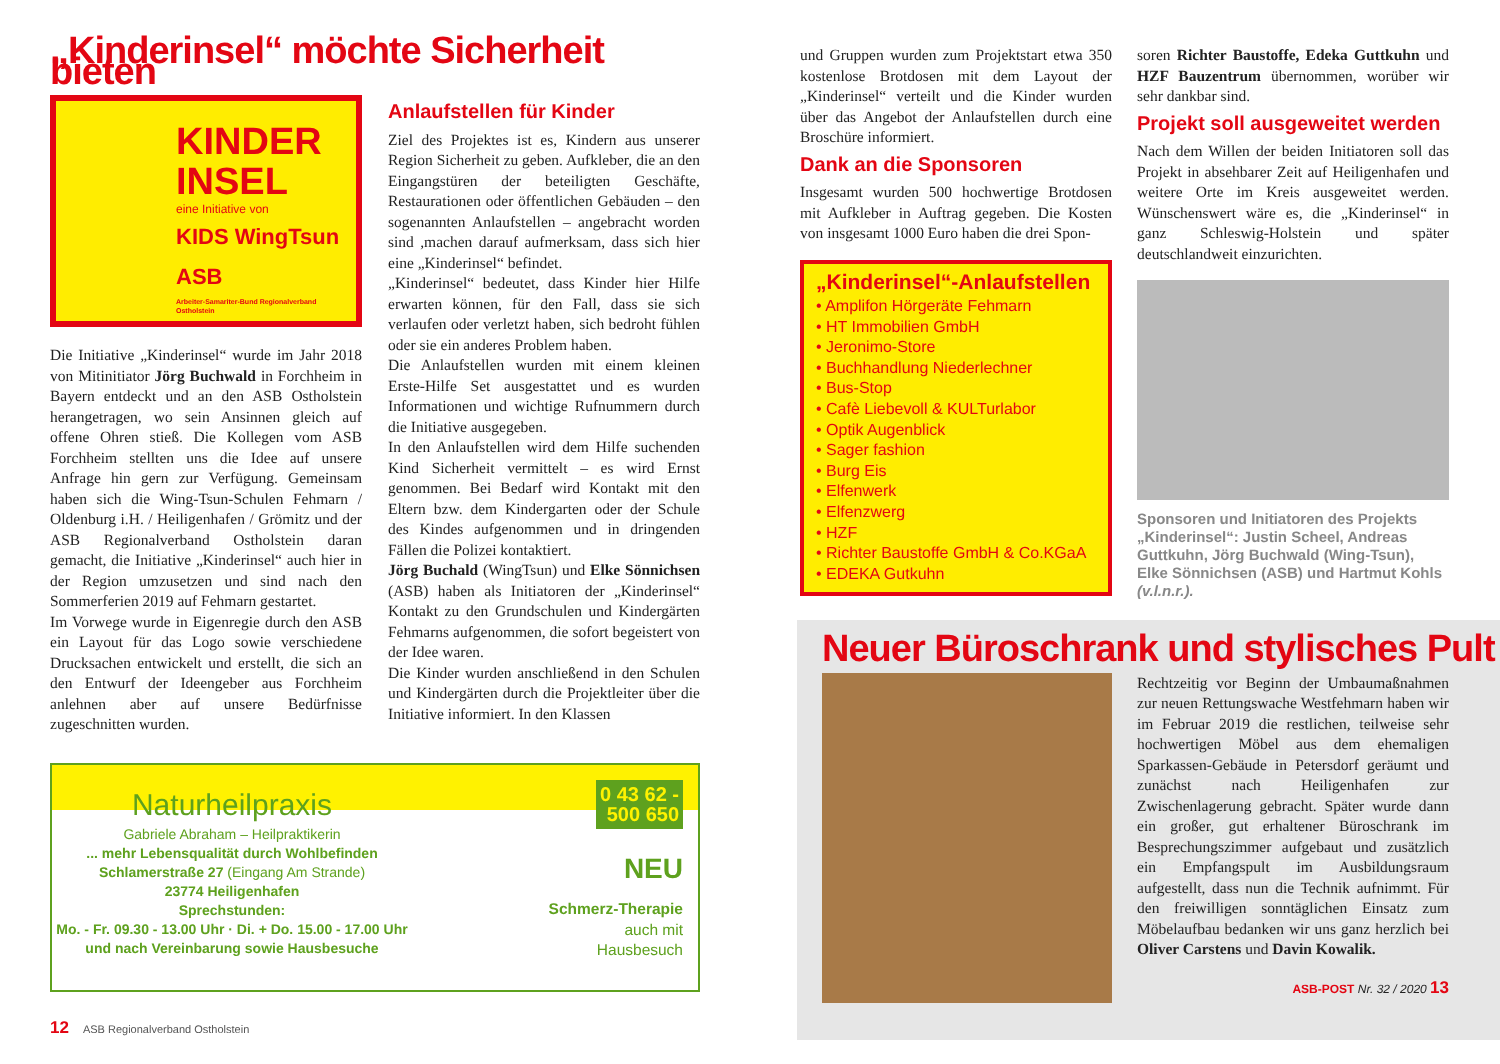„Kinderinsel“ möchte Sicherheit bieten
KINDER
INSEL
eine Initiative von
KIDS WingTsun ASB
Arbeiter-Samariter-Bund Regionalverband Ostholstein
Die Initiative „Kinderinsel“ wurde im Jahr 2018 von Mitinitiator Jörg Buchwald in Forchheim in Bayern entdeckt und an den ASB Ostholstein herangetragen, wo sein Ansinnen gleich auf offene Ohren stieß. Die Kollegen vom ASB Forchheim stellten uns die Idee auf unsere Anfrage hin gern zur Verfügung. Gemeinsam haben sich die Wing-Tsun-Schulen Fehmarn / Oldenburg i.H. / Heiligenhafen / Grömitz und der ASB Regionalverband Ostholstein daran gemacht, die Initiative „Kinderinsel“ auch hier in der Region umzusetzen und sind nach den Sommerferien 2019 auf Fehmarn gestartet.
Im Vorwege wurde in Eigenregie durch den ASB ein Layout für das Logo sowie verschiedene Drucksachen entwickelt und erstellt, die sich an den Entwurf der Ideengeber aus Forchheim anlehnen aber auf unsere Bedürfnisse zugeschnitten wurden.
Anlaufstellen für Kinder
Ziel des Projektes ist es, Kindern aus unserer Region Sicherheit zu geben. Aufkleber, die an den Eingangstüren der beteiligten Geschäfte, Restaurationen oder öffentlichen Gebäuden – den sogenannten Anlaufstellen – angebracht worden sind ,machen darauf aufmerksam, dass sich hier eine „Kinderinsel“ befindet.
„Kinderinsel“ bedeutet, dass Kinder hier Hilfe erwarten können, für den Fall, dass sie sich verlaufen oder verletzt haben, sich bedroht fühlen oder sie ein anderes Problem haben.
Die Anlaufstellen wurden mit einem kleinen Erste-Hilfe Set ausgestattet und es wurden Informationen und wichtige Rufnummern durch die Initiative ausgegeben.
In den Anlaufstellen wird dem Hilfe suchenden Kind Sicherheit vermittelt – es wird Ernst genommen. Bei Bedarf wird Kontakt mit den Eltern bzw. dem Kindergarten oder der Schule des Kindes aufgenommen und in dringenden Fällen die Polizei kontaktiert.
Jörg Buchald (WingTsun) und Elke Sönnichsen (ASB) haben als Initiatoren der „Kinderinsel“ Kontakt zu den Grundschulen und Kindergärten Fehmarns aufgenommen, die sofort begeistert von der Idee waren.
Die Kinder wurden anschließend in den Schulen und Kindergärten durch die Projektleiter über die Initiative informiert. In den Klassen
Naturheilpraxis
Gabriele Abraham – Heilpraktikerin
... mehr Lebensqualität durch Wohlbefinden
Schlamerstraße 27 (Eingang Am Strande)
23774 Heiligenhafen
Sprechstunden:
Mo. - Fr. 09.30 - 13.00 Uhr · Di. + Do. 15.00 - 17.00 Uhr
und nach Vereinbarung sowie Hausbesuche
0 43 62 -
500 650
NEU
Schmerz-Therapie
auch mit
Hausbesuch
12 ASB Regionalverband Ostholstein
und Gruppen wurden zum Projektstart etwa 350 kostenlose Brotdosen mit dem Layout der „Kinderinsel“ verteilt und die Kinder wurden über das Angebot der Anlaufstellen durch eine Broschüre informiert.
Dank an die Sponsoren
Insgesamt wurden 500 hochwertige Brotdosen mit Aufkleber in Auftrag gegeben. Die Kosten von insgesamt 1000 Euro haben die drei Spon-
„Kinderinsel“-Anlaufstellen
• Amplifon Hörgeräte Fehmarn
• HT Immobilien GmbH
• Jeronimo-Store
• Buchhandlung Niederlechner
• Bus-Stop
• Cafè Liebevoll & KULTurlabor
• Optik Augenblick
• Sager fashion
• Burg Eis
• Elfenwerk
• Elfenzwerg
• HZF
• Richter Baustoffe GmbH & Co.KGaA
• EDEKA Gutkuhn
soren Richter Baustoffe, Edeka Guttkuhn und HZF Bauzentrum übernommen, worüber wir sehr dankbar sind.
Projekt soll ausgeweitet werden
Nach dem Willen der beiden Initiatoren soll das Projekt in absehbarer Zeit auf Heiligenhafen und weitere Orte im Kreis ausgeweitet werden. Wünschenswert wäre es, die „Kinderinsel“ in ganz Schleswig-Holstein und später deutschlandweit einzurichten.
Sponsoren und Initiatoren des Projekts „Kinderinsel“: Justin Scheel, Andreas Guttkuhn, Jörg Buchwald (Wing-Tsun), Elke Sönnichsen (ASB) und Hartmut Kohls (v.l.n.r.).
Neuer Büroschrank und stylisches Pult
Rechtzeitig vor Beginn der Umbaumaßnahmen zur neuen Rettungswache Westfehmarn haben wir im Februar 2019 die restlichen, teilweise sehr hochwertigen Möbel aus dem ehemaligen Sparkassen-Gebäude in Petersdorf geräumt und zunächst nach Heiligenhafen zur Zwischenlagerung gebracht. Später wurde dann ein großer, gut erhaltener Büroschrank im Besprechungszimmer aufgebaut und zusätzlich ein Empfangspult im Ausbildungsraum aufgestellt, dass nun die Technik aufnimmt. Für den freiwilligen sonntäglichen Einsatz zum Möbelaufbau bedanken wir uns ganz herzlich bei Oliver Carstens und Davin Kowalik.
ASB-POST Nr. 32 / 2020 13